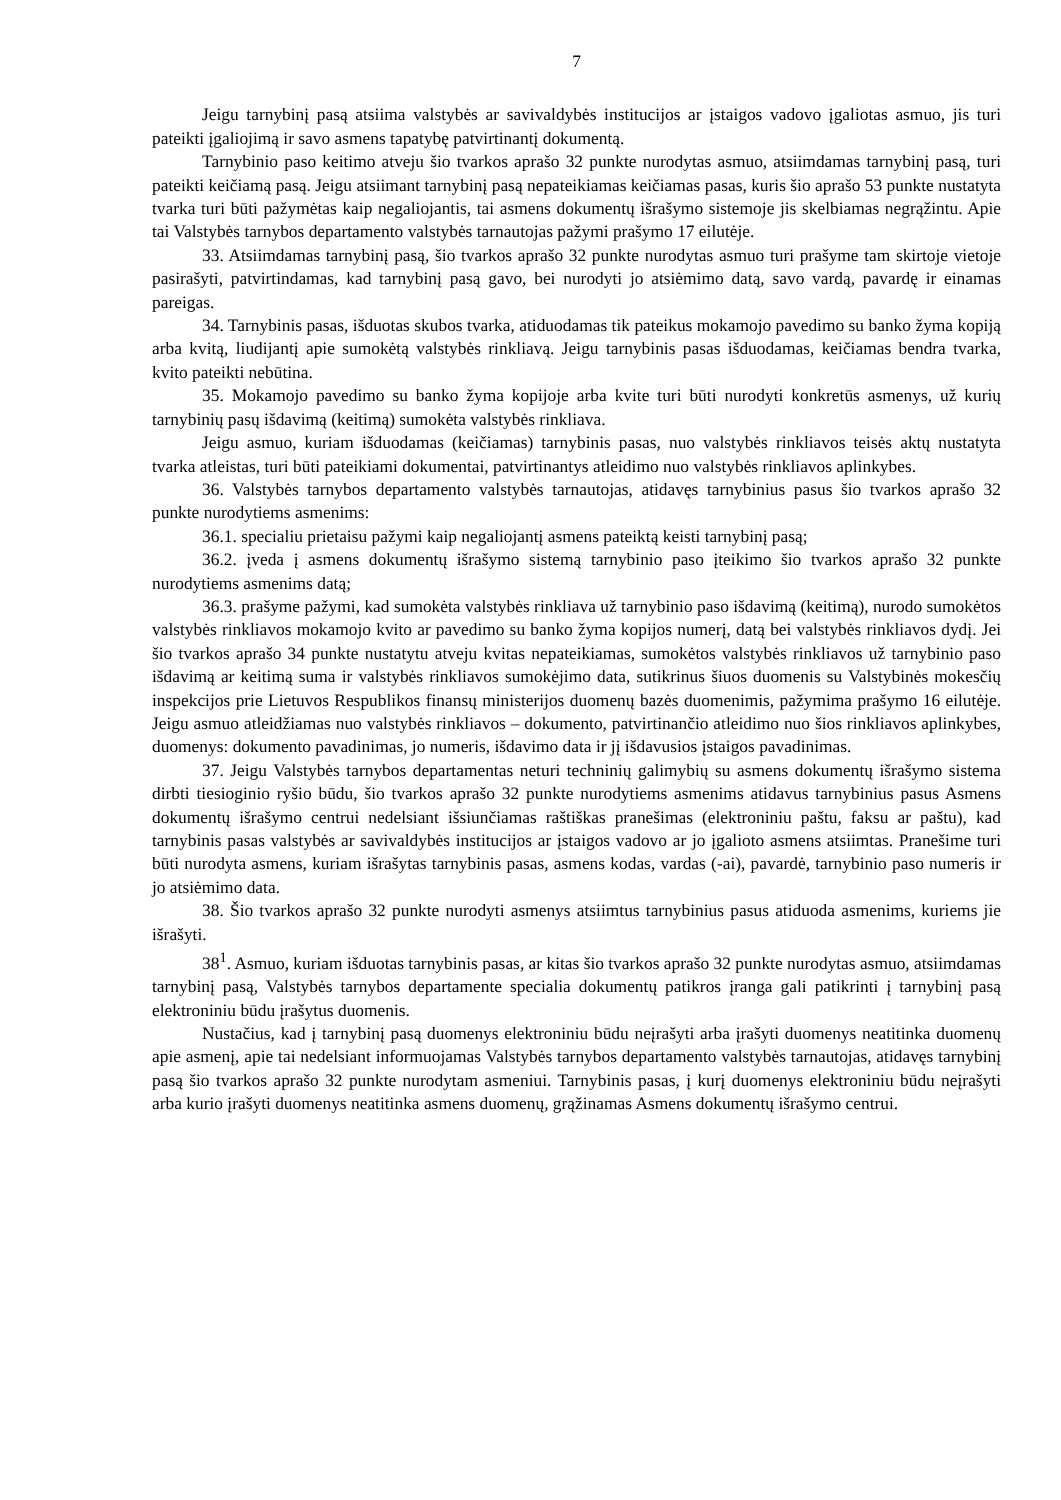7
Jeigu tarnybinį pasą atsiima valstybės ar savivaldybės institucijos ar įstaigos vadovo įgaliotas asmuo, jis turi pateikti įgaliojimą ir savo asmens tapatybę patvirtinantį dokumentą.
Tarnybinio paso keitimo atveju šio tvarkos aprašo 32 punkte nurodytas asmuo, atsiimdamas tarnybinį pasą, turi pateikti keičiamą pasą. Jeigu atsiimant tarnybinį pasą nepateikiamas keičiamas pasas, kuris šio aprašo 53 punkte nustatyta tvarka turi būti pažymėtas kaip negaliojantis, tai asmens dokumentų išrašymo sistemoje jis skelbiamas negrąžintu. Apie tai Valstybės tarnybos departamento valstybės tarnautojas pažymi prašymo 17 eilutėje.
33. Atsiimdamas tarnybinį pasą, šio tvarkos aprašo 32 punkte nurodytas asmuo turi prašyme tam skirtoje vietoje pasirašyti, patvirtindamas, kad tarnybinį pasą gavo, bei nurodyti jo atsiėmimo datą, savo vardą, pavardę ir einamas pareigas.
34. Tarnybinis pasas, išduotas skubos tvarka, atiduodamas tik pateikus mokamojo pavedimo su banko žyma kopiją arba kvitą, liudijantį apie sumokėtą valstybės rinkliavą. Jeigu tarnybinis pasas išduodamas, keičiamas bendra tvarka, kvito pateikti nebūtina.
35. Mokamojo pavedimo su banko žyma kopijoje arba kvite turi būti nurodyti konkretūs asmenys, už kurių tarnybinių pasų išdavimą (keitimą) sumokėta valstybės rinkliava.
Jeigu asmuo, kuriam išduodamas (keičiamas) tarnybinis pasas, nuo valstybės rinkliavos teisės aktų nustatyta tvarka atleistas, turi būti pateikiami dokumentai, patvirtinantys atleidimo nuo valstybės rinkliavos aplinkybes.
36. Valstybės tarnybos departamento valstybės tarnautojas, atidavęs tarnybinius pasus šio tvarkos aprašo 32 punkte nurodytiems asmenims:
36.1. specialiu prietaisu pažymi kaip negaliojantį asmens pateiktą keisti tarnybinį pasą;
36.2. įveda į asmens dokumentų išrašymo sistemą tarnybinio paso įteikimo šio tvarkos aprašo 32 punkte nurodytiems asmenims datą;
36.3. prašyme pažymi, kad sumokėta valstybės rinkliava už tarnybinio paso išdavimą (keitimą), nurodo sumokėtos valstybės rinkliavos mokamojo kvito ar pavedimo su banko žyma kopijos numerį, datą bei valstybės rinkliavos dydį. Jei šio tvarkos aprašo 34 punkte nustatytu atveju kvitas nepateikiamas, sumokėtos valstybės rinkliavos už tarnybinio paso išdavimą ar keitimą suma ir valstybės rinkliavos sumokėjimo data, sutikrinus šiuos duomenis su Valstybinės mokesčių inspekcijos prie Lietuvos Respublikos finansų ministerijos duomenų bazės duomenimis, pažymima prašymo 16 eilutėje. Jeigu asmuo atleidžiamas nuo valstybės rinkliavos – dokumento, patvirtinančio atleidimo nuo šios rinkliavos aplinkybes, duomenys: dokumento pavadinimas, jo numeris, išdavimo data ir jį išdavusios įstaigos pavadinimas.
37. Jeigu Valstybės tarnybos departamentas neturi techninių galimybių su asmens dokumentų išrašymo sistema dirbti tiesioginio ryšio būdu, šio tvarkos aprašo 32 punkte nurodytiems asmenims atidavus tarnybinius pasus Asmens dokumentų išrašymo centrui nedelsiant išsiunčiamas raštiškas pranešimas (elektroniniu paštu, faksu ar paštu), kad tarnybinis pasas valstybės ar savivaldybės institucijos ar įstaigos vadovo ar jo įgalioto asmens atsiimtas. Pranešime turi būti nurodyta asmens, kuriam išrašytas tarnybinis pasas, asmens kodas, vardas (-ai), pavardė, tarnybinio paso numeris ir jo atsiėmimo data.
38. Šio tvarkos aprašo 32 punkte nurodyti asmenys atsiimtus tarnybinius pasus atiduoda asmenims, kuriems jie išrašyti.
38<sup>1</sup>. Asmuo, kuriam išduotas tarnybinis pasas, ar kitas šio tvarkos aprašo 32 punkte nurodytas asmuo, atsiimdamas tarnybinį pasą, Valstybės tarnybos departamente specialia dokumentų patikros įranga gali patikrinti į tarnybinį pasą elektroniniu būdu įrašytus duomenis.
Nustačius, kad į tarnybinį pasą duomenys elektroniniu būdu neįrašyti arba įrašyti duomenys neatitinka duomenų apie asmenį, apie tai nedelsiant informuojamas Valstybės tarnybos departamento valstybės tarnautojas, atidavęs tarnybinį pasą šio tvarkos aprašo 32 punkte nurodytam asmeniui. Tarnybinis pasas, į kurį duomenys elektroniniu būdu neįrašyti arba kurio įrašyti duomenys neatitinka asmens duomenų, grąžinamas Asmens dokumentų išrašymo centrui.